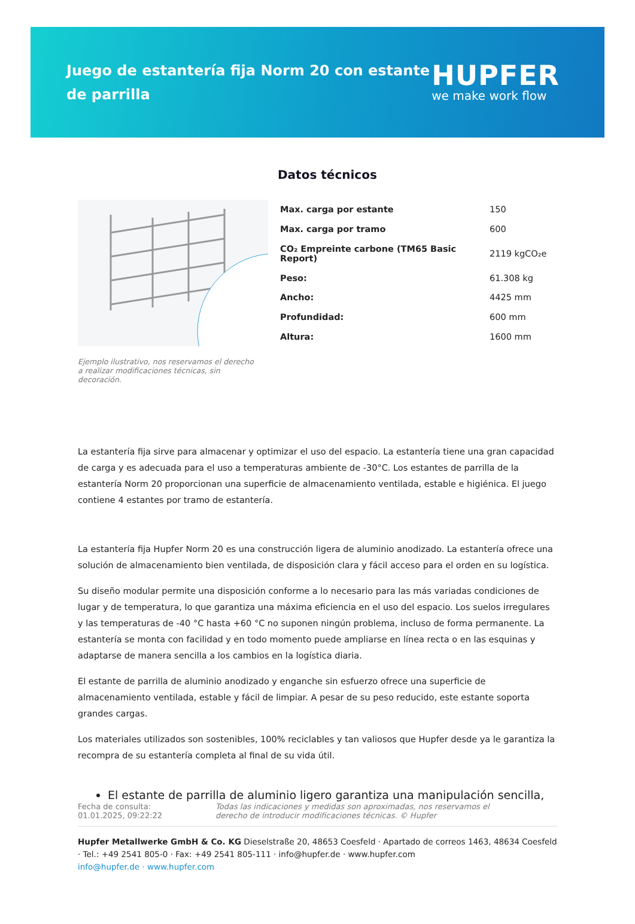Juego de estantería fija Norm 20 con estante de parrilla
HUPFER
we make work flow
Datos técnicos
| Max. carga por estante | 150 |
| Max. carga por tramo | 600 |
| CO₂ Empreinte carbone (TM65 Basic Report) | 2119 kgCO₂e |
| Peso: | 61.308 kg |
| Ancho: | 4425 mm |
| Profundidad: | 600 mm |
| Altura: | 1600 mm |
Ejemplo ilustrativo, nos reservamos el derecho a realizar modificaciones técnicas, sin decoración.
La estantería fija sirve para almacenar y optimizar el uso del espacio. La estantería tiene una gran capacidad de carga y es adecuada para el uso a temperaturas ambiente de -30°C. Los estantes de parrilla de la estantería Norm 20 proporcionan una superficie de almacenamiento ventilada, estable e higiénica. El juego contiene 4 estantes por tramo de estantería.
La estantería fija Hupfer Norm 20 es una construcción ligera de aluminio anodizado. La estantería ofrece una solución de almacenamiento bien ventilada, de disposición clara y fácil acceso para el orden en su logística.
Su diseño modular permite una disposición conforme a lo necesario para las más variadas condiciones de lugar y de temperatura, lo que garantiza una máxima eficiencia en el uso del espacio. Los suelos irregulares y las temperaturas de -40 °C hasta +60 °C no suponen ningún problema, incluso de forma permanente. La estantería se monta con facilidad y en todo momento puede ampliarse en línea recta o en las esquinas y adaptarse de manera sencilla a los cambios en la logística diaria.
El estante de parrilla de aluminio anodizado y enganche sin esfuerzo ofrece una superficie de almacenamiento ventilada, estable y fácil de limpiar. A pesar de su peso reducido, este estante soporta grandes cargas.
Los materiales utilizados son sostenibles, 100% reciclables y tan valiosos que Hupfer desde ya le garantiza la recompra de su estantería completa al final de su vida útil.
El estante de parrilla de aluminio ligero garantiza una manipulación sencilla,
Fecha de consulta: 01.01.2025, 09:22:22
Todas las indicaciones y medidas son aproximadas, nos reservamos el derecho de introducir modificaciones técnicas. © Hupfer
Hupfer Metallwerke GmbH & Co. KG Dieselstraße 20, 48653 Coesfeld · Apartado de correos 1463, 48634 Coesfeld · Tel.: +49 2541 805-0 · Fax: +49 2541 805-111 · info@hupfer.de · www.hupfer.com
info@hupfer.de · www.hupfer.com